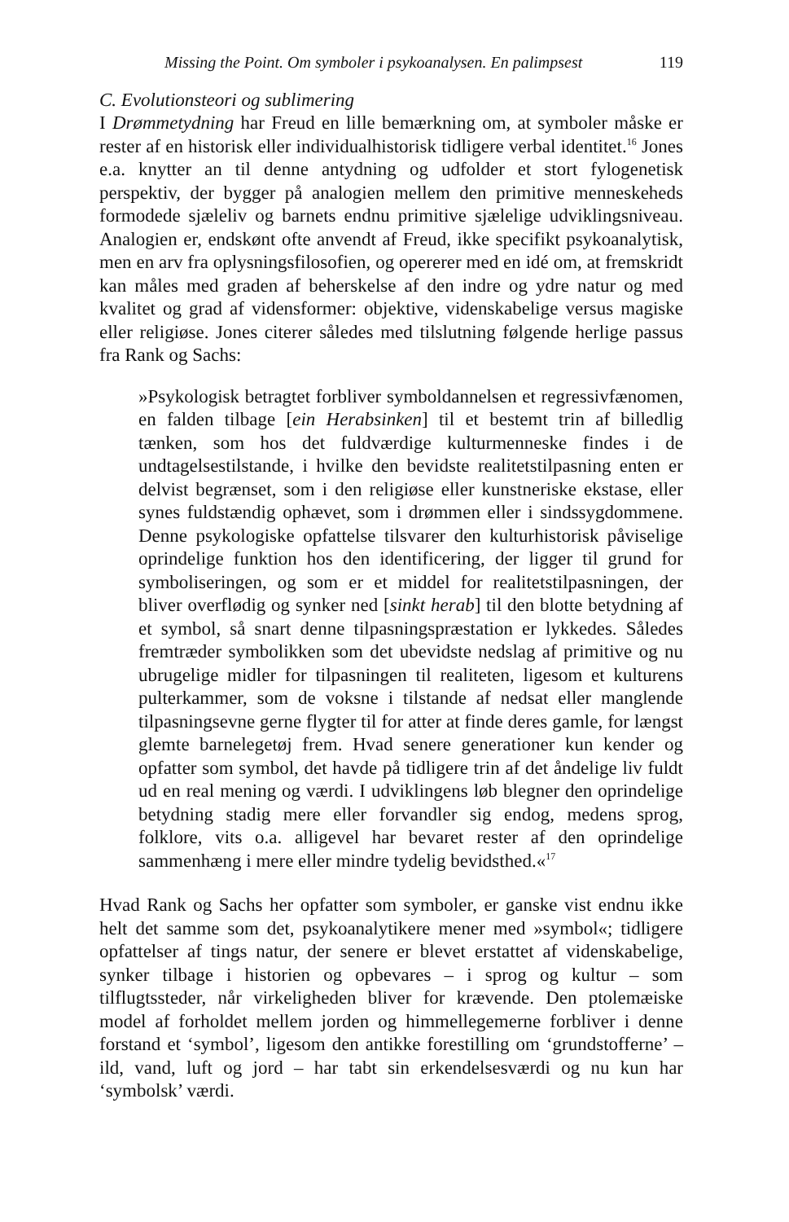Missing the Point. Om symboler i psykoanalysen. En palimpsest 119
C. Evolutionsteori og sublimering
I Drømmetydning har Freud en lille bemærkning om, at symboler måske er rester af en historisk eller individualhistorisk tidligere verbal identitet.<sup>16</sup> Jones e.a. knytter an til denne antydning og udfolder et stort fylogenetisk perspektiv, der bygger på analogien mellem den primitive menneskeheds formodede sjæleliv og barnets endnu primitive sjælelige udviklingsniveau. Analogien er, endskønt ofte anvendt af Freud, ikke specifikt psykoanalytisk, men en arv fra oplysningsfilosofien, og opererer med en idé om, at fremskridt kan måles med graden af beherskelse af den indre og ydre natur og med kvalitet og grad af vidensformer: objektive, videnskabelige versus magiske eller religiøse. Jones citerer således med tilslutning følgende herlige passus fra Rank og Sachs:
»Psykologisk betragtet forbliver symboldannelsen et regressivfænomen, en falden tilbage [ein Herabsinken] til et bestemt trin af billedlig tænken, som hos det fuldværdige kulturmenneske findes i de undtagelsestilstande, i hvilke den bevidste realitetstilpasning enten er delvist begrænset, som i den religiøse eller kunstneriske ekstase, eller synes fuldstændig ophævet, som i drømmen eller i sindssygdommene. Denne psykologiske opfattelse tilsvarer den kulturhistorisk påviselige oprindelige funktion hos den identificering, der ligger til grund for symboliseringen, og som er et middel for realitetstilpasningen, der bliver overflødig og synker ned [sinkt herab] til den blotte betydning af et symbol, så snart denne tilpasningspræstation er lykkedes. Således fremtræder symbolikken som det ubevidste nedslag af primitive og nu ubrugelige midler for tilpasningen til realiteten, ligesom et kulturens pulterkammer, som de voksne i tilstande af nedsat eller manglende tilpasningsevne gerne flygter til for atter at finde deres gamle, for længst glemte barnelegetøj frem. Hvad senere generationer kun kender og opfatter som symbol, det havde på tidligere trin af det åndelige liv fuldt ud en real mening og værdi. I udviklingens løb blegner den oprindelige betydning stadig mere eller forvandler sig endog, medens sprog, folklore, vits o.a. alligevel har bevaret rester af den oprindelige sammenhæng i mere eller mindre tydelig bevidsthed.«<sup>17</sup>
Hvad Rank og Sachs her opfatter som symboler, er ganske vist endnu ikke helt det samme som det, psykoanalytikere mener med »symbol«; tidligere opfattelser af tings natur, der senere er blevet erstattet af videnskabelige, synker tilbage i historien og opbevares – i sprog og kultur – som tilflugtssteder, når virkeligheden bliver for krævende. Den ptolemæiske model af forholdet mellem jorden og himmellegemerne forbliver i denne forstand et ‘symbol’, ligesom den antikke forestilling om ‘grundstofferne’ – ild, vand, luft og jord – har tabt sin erkendelsesværdi og nu kun har ‘symbolsk’ værdi.